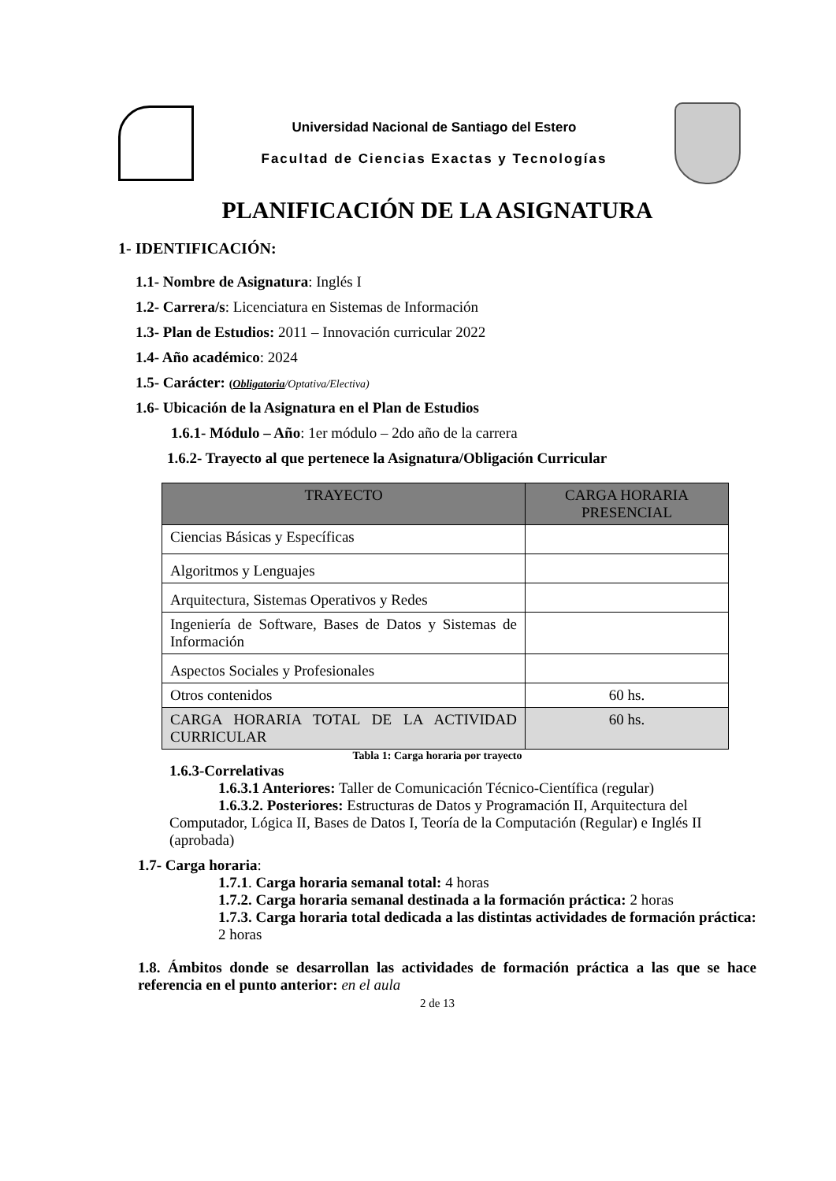Universidad Nacional de Santiago del Estero
Facultad de Ciencias Exactas y Tecnologías
PLANIFICACIÓN DE LA ASIGNATURA
1- IDENTIFICACIÓN:
1.1- Nombre de Asignatura: Inglés I
1.2- Carrera/s: Licenciatura en Sistemas de Información
1.3- Plan de Estudios: 2011 – Innovación curricular 2022
1.4- Año académico: 2024
1.5- Carácter: (Obligatoria/Optativa/Electiva)
1.6- Ubicación de la Asignatura en el Plan de Estudios
1.6.1- Módulo – Año: 1er módulo – 2do año de la carrera
1.6.2- Trayecto al que pertenece la Asignatura/Obligación Curricular
| TRAYECTO | CARGA HORARIA PRESENCIAL |
| --- | --- |
| Ciencias Básicas y Específicas | |
| Algoritmos y Lenguajes | |
| Arquitectura, Sistemas Operativos y Redes | |
| Ingeniería de Software, Bases de Datos y Sistemas de Información | |
| Aspectos Sociales y Profesionales | |
| Otros contenidos | 60 hs. |
| CARGA HORARIA TOTAL DE LA ACTIVIDAD CURRICULAR | 60 hs. |
Tabla 1: Carga horaria por trayecto
1.6.3-Correlativas
1.6.3.1 Anteriores: Taller de Comunicación Técnico-Científica (regular)
1.6.3.2. Posteriores: Estructuras de Datos y Programación II, Arquitectura del Computador, Lógica II, Bases de Datos I, Teoría de la Computación (Regular) e Inglés II (aprobada)
1.7- Carga horaria:
1.7.1. Carga horaria semanal total: 4 horas
1.7.2. Carga horaria semanal destinada a la formación práctica: 2 horas
1.7.3. Carga horaria total dedicada a las distintas actividades de formación práctica: 2 horas
1.8. Ámbitos donde se desarrollan las actividades de formación práctica a las que se hace referencia en el punto anterior: en el aula
2 de 13